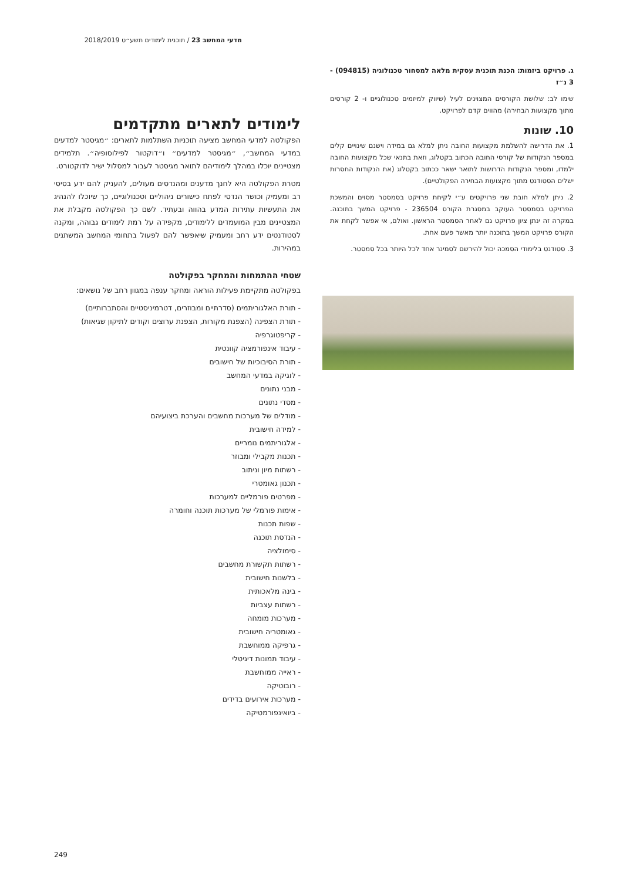מדעי המחשב 23 / תוכנית לימודים תשע״ט 2018/2019
ג. פרויקט ביזמות: הכנת תוכנית עסקית מלאה למסחור טכנולוגיה (094815) - 3 נ״ז
שימו לב: שלושת הקורסים המצוינים לעיל (שיווק למיזמים טכנולוגיים ו- 2 קורסים מתוך מקצועות הבחירה) מהווים קדם לפרויקט.
10. שונות
1. את הדרישה להשלמת מקצועות החובה ניתן למלא גם במידה וישנם שינויים קלים במספר הנקודות של קורסי החובה הכתוב בקטלוג, וזאת בתנאי שכל מקצועות החובה ילמדו, ומספר הנקודות הדרושות לתואר ישאר ככתוב בקטלוג (את הנקודות החסרות ישלים הסטודנט מתוך מקצועות הבחירה הפקולטיים).
2. ניתן למלא חובת שני פרויקטים ע״י לקיחת פרויקט בסמסטר מסוים והמשכת הפרויקט בסמסטר העוקב במסגרת הקורס 236504 - פרויקט המשך בתוכנה. במקרה זה ינתן ציון פרויקט גם לאחר הסמסטר הראשון. ואולם, אי אפשר לקחת את הקורס פרויקט המשך בתוכנה יותר מאשר פעם אחת.
3. סטודנט בלימודי הסמכה יכול להירשם לסמינר אחד לכל היותר בכל סמסטר.
לימודים לתארים מתקדמים
הפקולטה למדעי המחשב מציעה תוכניות השתלמות לתארים: ״מגיסטר למדעים במדעי המחשב״, ״מגיסטר למדעים״ ו״דוקטור לפילוסופיה״. תלמידים מצטיינים יוכלו במהלך לימודיהם לתואר מגיסטר לעבור למסלול ישיר לדוקטורט.
מטרת הפקולטה היא לחנך מדענים ומהנדסים מעולים, להעניק להם ידע בסיסי רב ומעמיק וכושר הנדסי לפתח כישורים ניהוליים וטכנולוגיים, כך שיוכלו להנהיג את התעשיות עתירות המדע בהווה ובעתיד. לשם כך הפקולטה מקבלת את המצטיינים מבין המועמדים ללימודים, מקפידה על רמת לימודים גבוהה, ומקנה לסטודנטים ידע רחב ומעמיק שיאפשר להם לפעול בתחומי המחשב המשתנים במהירות.
שטחי ההתמחות והמחקר בפקולטה
בפקולטה מתקיימת פעילות הוראה ומחקר ענפה במגוון רחב של נושאים:
- תורת האלגוריתמים (סדרתיים ומבוזרים, דטרמיניסטיים והסתברותיים)
- תורת הצפינה (הצפנת מקורות, הצפנת ערוצים וקודים לתיקון שגיאות)
- קריפטוגרפיה
- עיבוד אינפורמציה קוונטית
- תורת הסיבוכיות של חישובים
- לוגיקה במדעי המחשב
- מבני נתונים
- מסדי נתונים
- מודלים של מערכות מחשבים והערכת ביצועיהם
- למידה חישובית
- אלגוריתמים נומריים
- תכנות מקבילי ומבוזר
- רשתות מיון וניתוב
- תכנון גאומטרי
- מפרטים פורמליים למערכות
- אימות פורמלי של מערכות תוכנה וחומרה
- שפות תכנות
- הנדסת תוכנה
- סימולציה
- רשתות תקשורת מחשבים
- בלשנות חישובית
- בינה מלאכותית
- רשתות עצביות
- מערכות מומחה
- גאומטריה חישובית
- גרפיקה ממוחשבת
- עיבוד תמונות דיגיטלי
- ראייה ממוחשבת
- רובוטיקה
- מערכות אירועים בדידים
- ביואינפורמטיקה
249